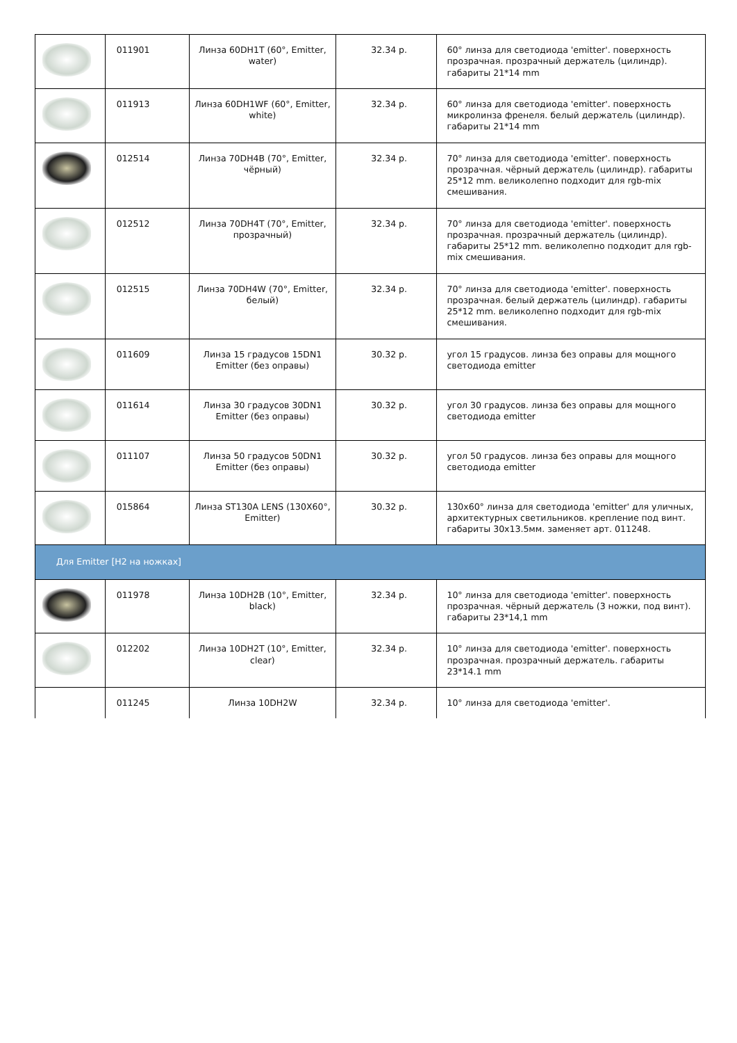| | 011901 | Линза 60DH1T (60°, Emitter, water) | 32.34 р. | 60° линза для светодиода 'emitter'. поверхность прозрачная. прозрачный держатель (цилиндр). габариты 21*14 mm |
| | 011913 | Линза 60DH1WF (60°, Emitter, white) | 32.34 р. | 60° линза для светодиода 'emitter'. поверхность микролинза френеля. белый держатель (цилиндр). габариты 21*14 mm |
| | 012514 | Линза 70DH4B (70°, Emitter, чёрный) | 32.34 р. | 70° линза для светодиода 'emitter'. поверхность прозрачная. чёрный держатель (цилиндр). габариты 25*12 mm. великолепно подходит для rgb-mix смешивания. |
| | 012512 | Линза 70DH4T (70°, Emitter, прозрачный) | 32.34 р. | 70° линза для светодиода 'emitter'. поверхность прозрачная. прозрачный держатель (цилиндр). габариты 25*12 mm. великолепно подходит для rgb-mix смешивания. |
| | 012515 | Линза 70DH4W (70°, Emitter, белый) | 32.34 р. | 70° линза для светодиода 'emitter'. поверхность прозрачная. белый держатель (цилиндр). габариты 25*12 mm. великолепно подходит для rgb-mix смешивания. |
| | 011609 | Линза 15 градусов 15DN1 Emitter (без оправы) | 30.32 р. | угол 15 градусов. линза без оправы для мощного светодиода emitter |
| | 011614 | Линза 30 градусов 30DN1 Emitter (без оправы) | 30.32 р. | угол 30 градусов. линза без оправы для мощного светодиода emitter |
| | 011107 | Линза 50 градусов 50DN1 Emitter (без оправы) | 30.32 р. | угол 50 градусов. линза без оправы для мощного светодиода emitter |
| | 015864 | Линза ST130A LENS (130X60°, Emitter) | 30.32 р. | 130x60° линза для светодиода 'emitter' для уличных, архитектурных светильников. крепление под винт. габариты 30x13.5мм. заменяет арт. 011248. |
| Для Emitter [H2 на ножках] | | | | |
| | 011978 | Линза 10DH2B (10°, Emitter, black) | 32.34 р. | 10° линза для светодиода 'emitter'. поверхность прозрачная. чёрный держатель (3 ножки, под винт). габариты 23*14,1 mm |
| | 012202 | Линза 10DH2T (10°, Emitter, clear) | 32.34 р. | 10° линза для светодиода 'emitter'. поверхность прозрачная. прозрачный держатель. габариты 23*14.1 mm |
| | 011245 | Линза 10DH2W | 32.34 р. | 10° линза для светодиода 'emitter'. |